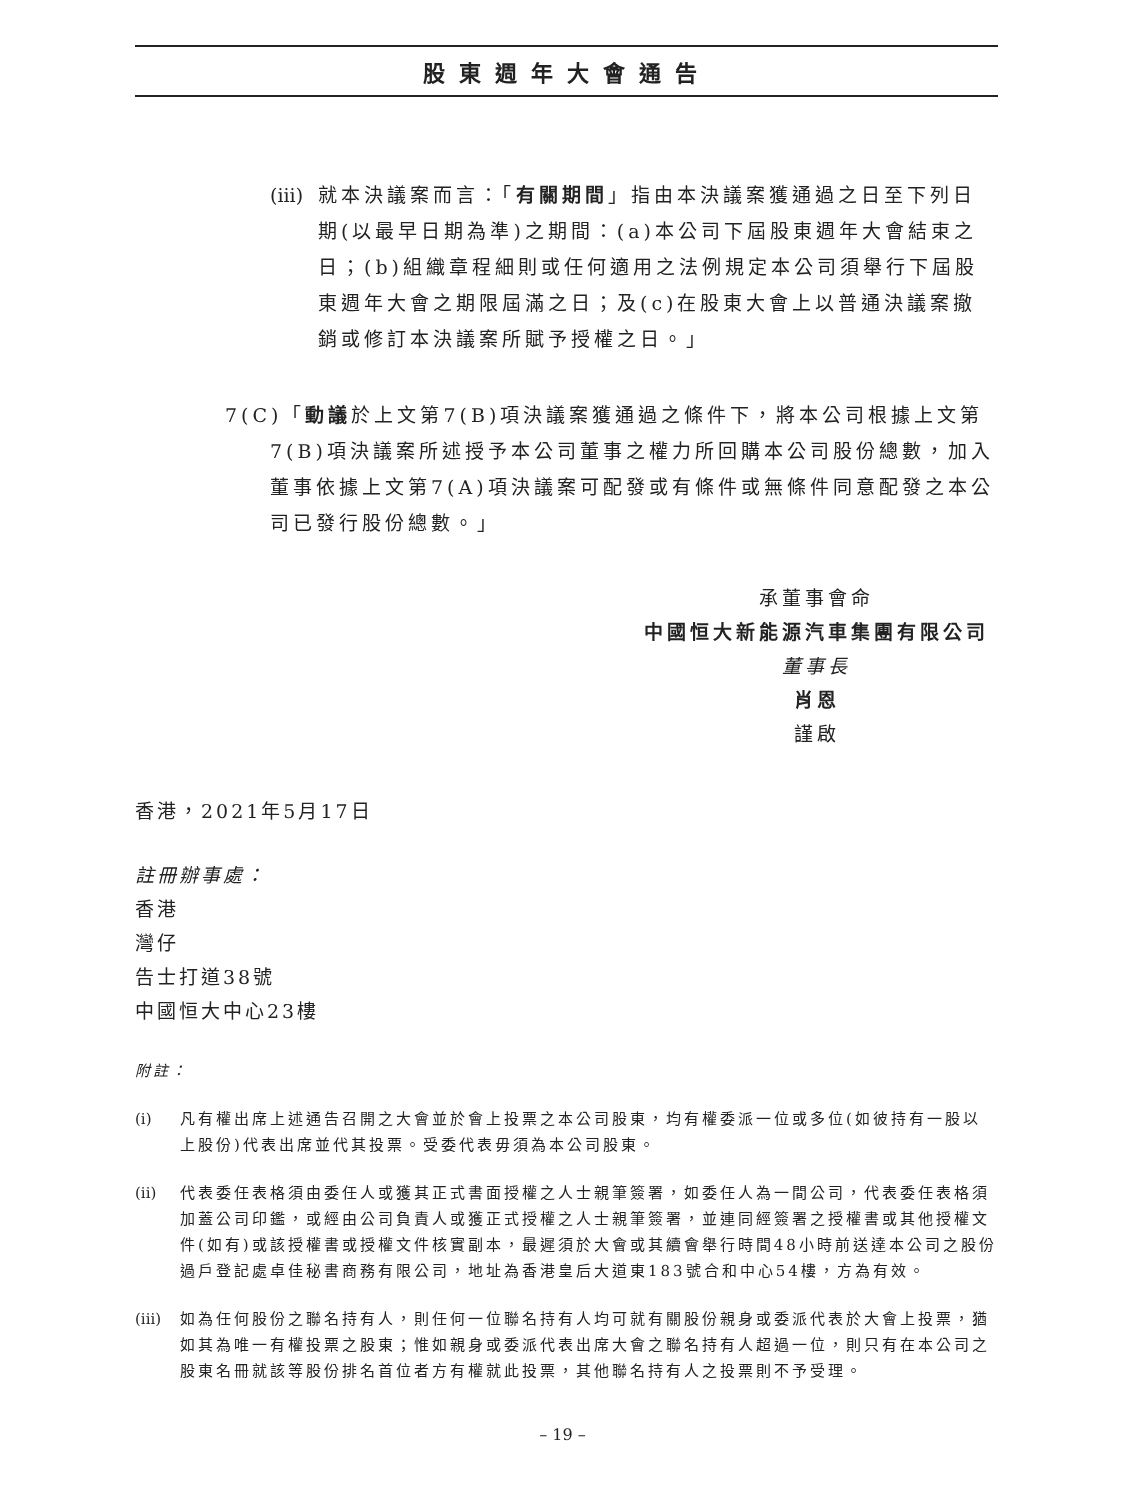股東週年大會通告
(iii)
就本決議案而言：「有關期間」指由本決議案獲通過之日至下列日期(以最早日期為準)之期間：(a)本公司下屆股東週年大會結束之日；(b)組織章程細則或任何適用之法例規定本公司須舉行下屆股東週年大會之期限屆滿之日；及(c)在股東大會上以普通決議案撤銷或修訂本決議案所賦予授權之日。」
7(C)「動議於上文第7(B)項決議案獲通過之條件下，將本公司根據上文第7(B)項決議案所述授予本公司董事之權力所回購本公司股份總數，加入董事依據上文第7(A)項決議案可配發或有條件或無條件同意配發之本公司已發行股份總數。」
承董事會命
中國恒大新能源汽車集團有限公司
董事長
肖恩
謹啟
香港，2021年5月17日
註冊辦事處：
香港
灣仔
告士打道38號
中國恒大中心23樓
附註：
(i) 凡有權出席上述通告召開之大會並於會上投票之本公司股東，均有權委派一位或多位(如彼持有一股以上股份)代表出席並代其投票。受委代表毋須為本公司股東。
(ii)
代表委任表格須由委任人或獲其正式書面授權之人士親筆簽署，如委任人為一間公司，代表委任表格須加蓋公司印鑑，或經由公司負責人或獲正式授權之人士親筆簽署，並連同經簽署之授權書或其他授權文件(如有)或該授權書或授權文件核實副本，最遲須於大會或其續會舉行時間48小時前送達本公司之股份過戶登記處卓佳秘書商務有限公司，地址為香港皇后大道東183號合和中心54樓，方為有效。
(iii)
如為任何股份之聯名持有人，則任何一位聯名持有人均可就有關股份親身或委派代表於大會上投票，猶如其為唯一有權投票之股東；惟如親身或委派代表出席大會之聯名持有人超過一位，則只有在本公司之股東名冊就該等股份排名首位者方有權就此投票，其他聯名持有人之投票則不予受理。
– 19 –